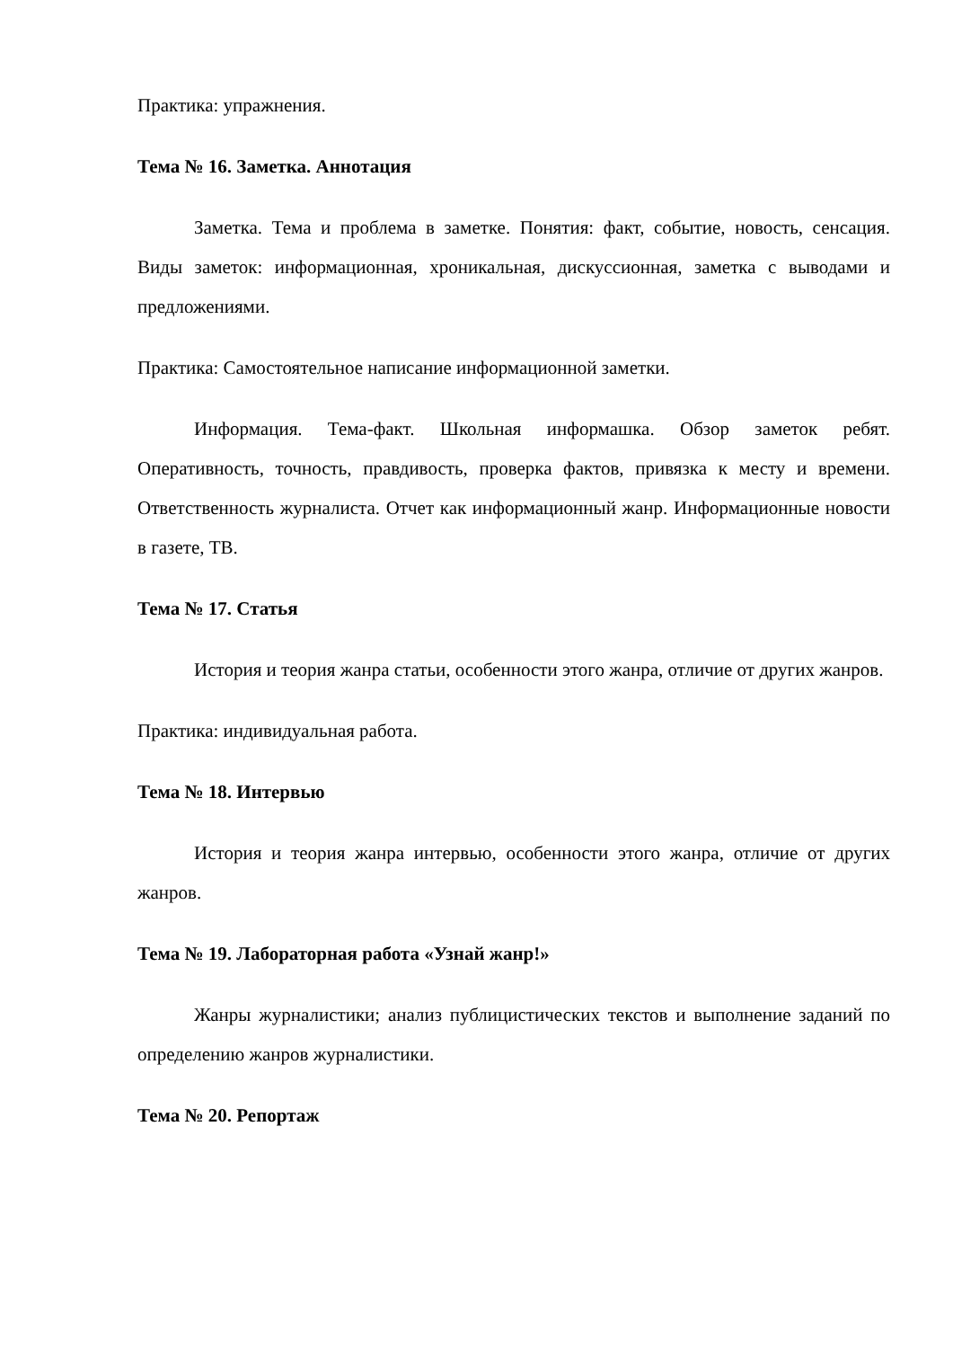Практика: упражнения.
Тема № 16. Заметка. Аннотация
Заметка. Тема и проблема в заметке. Понятия: факт, событие, новость, сенсация. Виды заметок: информационная, хроникальная, дискуссионная, заметка с выводами и предложениями.
Практика: Самостоятельное написание информационной заметки.
Информация. Тема-факт. Школьная информашка. Обзор заметок ребят. Оперативность, точность, правдивость, проверка фактов, привязка к месту и времени. Ответственность журналиста. Отчет как информационный жанр. Информационные новости в газете, ТВ.
Тема № 17. Статья
История и теория жанра статьи, особенности этого жанра, отличие от других жанров.
Практика: индивидуальная работа.
Тема № 18. Интервью
История и теория жанра интервью, особенности этого жанра, отличие от других жанров.
Тема № 19. Лабораторная работа «Узнай жанр!»
Жанры журналистики; анализ публицистических текстов и выполнение заданий по определению жанров журналистики.
Тема № 20. Репортаж